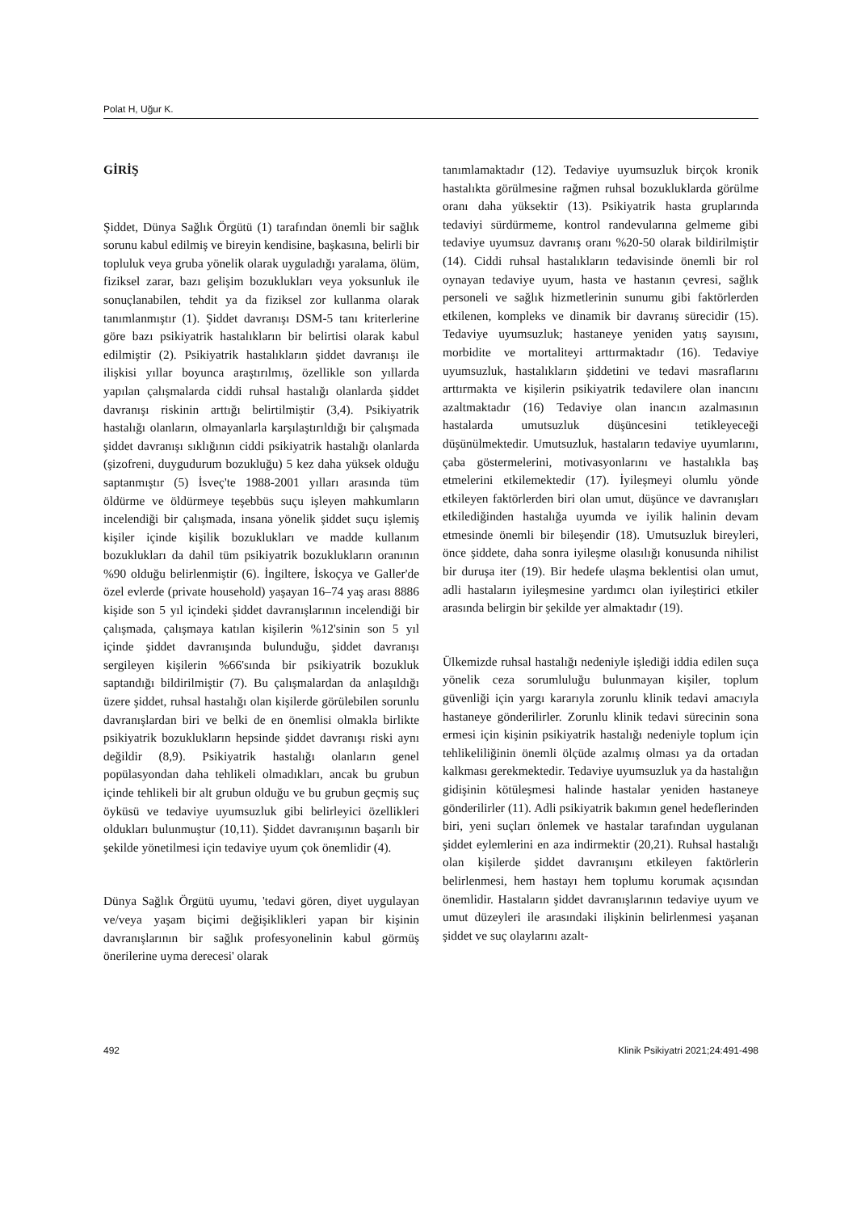Polat H, Uğur K.
GİRİŞ
Şiddet, Dünya Sağlık Örgütü (1) tarafından önemli bir sağlık sorunu kabul edilmiş ve bireyin kendisine, başkasına, belirli bir topluluk veya gruba yönelik olarak uyguladığı yaralama, ölüm, fiziksel zarar, bazı gelişim bozuklukları veya yoksunluk ile sonuçlanabilen, tehdit ya da fiziksel zor kullanma olarak tanımlanmıştır (1). Şiddet davranışı DSM-5 tanı kriterlerine göre bazı psikiyatrik hastalıkların bir belirtisi olarak kabul edilmiştir (2). Psikiyatrik hastalıkların şiddet davranışı ile ilişkisi yıllar boyunca araştırılmış, özellikle son yıllarda yapılan çalışmalarda ciddi ruhsal hastalığı olanlarda şiddet davranışı riskinin arttığı belirtilmiştir (3,4). Psikiyatrik hastalığı olanların, olmayanlarla karşılaştırıldığı bir çalışmada şiddet davranışı sıklığının ciddi psikiyatrik hastalığı olanlarda (şizofreni, duygudurum bozukluğu) 5 kez daha yüksek olduğu saptanmıştır (5) İsveç'te 1988-2001 yılları arasında tüm öldürme ve öldürmeye teşebbüs suçu işleyen mahkumların incelendiği bir çalışmada, insana yönelik şiddet suçu işlemiş kişiler içinde kişilik bozuklukları ve madde kullanım bozuklukları da dahil tüm psikiyatrik bozuklukların oranının %90 olduğu belirlenmiştir (6). İngiltere, İskoçya ve Galler'de özel evlerde (private household) yaşayan 16–74 yaş arası 8886 kişide son 5 yıl içindeki şiddet davranışlarının incelendiği bir çalışmada, çalışmaya katılan kişilerin %12'sinin son 5 yıl içinde şiddet davranışında bulunduğu, şiddet davranışı sergileyen kişilerin %66'sında bir psikiyatrik bozukluk saptandığı bildirilmiştir (7). Bu çalışmalardan da anlaşıldığı üzere şiddet, ruhsal hastalığı olan kişilerde görülebilen sorunlu davranışlardan biri ve belki de en önemlisi olmakla birlikte psikiyatrik bozuklukların hepsinde şiddet davranışı riski aynı değildir (8,9). Psikiyatrik hastalığı olanların genel popülasyondan daha tehlikeli olmadıkları, ancak bu grubun içinde tehlikeli bir alt grubun olduğu ve bu grubun geçmiş suç öyküsü ve tedaviye uyumsuzluk gibi belirleyici özellikleri oldukları bulunmuştur (10,11). Şiddet davranışının başarılı bir şekilde yönetilmesi için tedaviye uyum çok önemlidir (4).
Dünya Sağlık Örgütü uyumu, 'tedavi gören, diyet uygulayan ve/veya yaşam biçimi değişiklikleri yapan bir kişinin davranışlarının bir sağlık profesyonelinin kabul görmüş önerilerine uyma derecesi' olarak
tanımlamaktadır (12). Tedaviye uyumsuzluk birçok kronik hastalıkta görülmesine rağmen ruhsal bozukluklarda görülme oranı daha yüksektir (13). Psikiyatrik hasta gruplarında tedaviyi sürdürmeme, kontrol randevularına gelmeme gibi tedaviye uyumsuz davranış oranı %20-50 olarak bildirilmiştir (14). Ciddi ruhsal hastalıkların tedavisinde önemli bir rol oynayan tedaviye uyum, hasta ve hastanın çevresi, sağlık personeli ve sağlık hizmetlerinin sunumu gibi faktörlerden etkilenen, kompleks ve dinamik bir davranış sürecidir (15). Tedaviye uyumsuzluk; hastaneye yeniden yatış sayısını, morbidite ve mortaliteyi arttırmaktadır (16). Tedaviye uyumsuzluk, hastalıkların şiddetini ve tedavi masraflarını arttırmakta ve kişilerin psikiyatrik tedavilere olan inancını azaltmaktadır (16) Tedaviye olan inancın azalmasının hastalarda umutsuzluk düşüncesini tetikleyeceği düşünülmektedir. Umutsuzluk, hastaların tedaviye uyumlarını, çaba göstermelerini, motivasyonlarını ve hastalıkla baş etmelerini etkilemektedir (17). İyileşmeyi olumlu yönde etkileyen faktörlerden biri olan umut, düşünce ve davranışları etkilediğinden hastalığa uyumda ve iyilik halinin devam etmesinde önemli bir bileşendir (18). Umutsuzluk bireyleri, önce şiddete, daha sonra iyileşme olasılığı konusunda nihilist bir duruşa iter (19). Bir hedefe ulaşma beklentisi olan umut, adli hastaların iyileşmesine yardımcı olan iyileştirici etkiler arasında belirgin bir şekilde yer almaktadır (19).
Ülkemizde ruhsal hastalığı nedeniyle işlediği iddia edilen suça yönelik ceza sorumluluğu bulunmayan kişiler, toplum güvenliği için yargı kararıyla zorunlu klinik tedavi amacıyla hastaneye gönderilirler. Zorunlu klinik tedavi sürecinin sona ermesi için kişinin psikiyatrik hastalığı nedeniyle toplum için tehlikeliliğinin önemli ölçüde azalmış olması ya da ortadan kalkması gerekmektedir. Tedaviye uyumsuzluk ya da hastalığın gidişinin kötüleşmesi halinde hastalar yeniden hastaneye gönderilirler (11). Adli psikiyatrik bakımın genel hedeflerinden biri, yeni suçları önlemek ve hastalar tarafından uygulanan şiddet eylemlerini en aza indirmektir (20,21). Ruhsal hastalığı olan kişilerde şiddet davranışını etkileyen faktörlerin belirlenmesi, hem hastayı hem toplumu korumak açısından önemlidir. Hastaların şiddet davranışlarının tedaviye uyum ve umut düzeyleri ile arasındaki ilişkinin belirlenmesi yaşanan şiddet ve suç olaylarını azalt-
492 Klinik Psikiyatri 2021;24:491-498